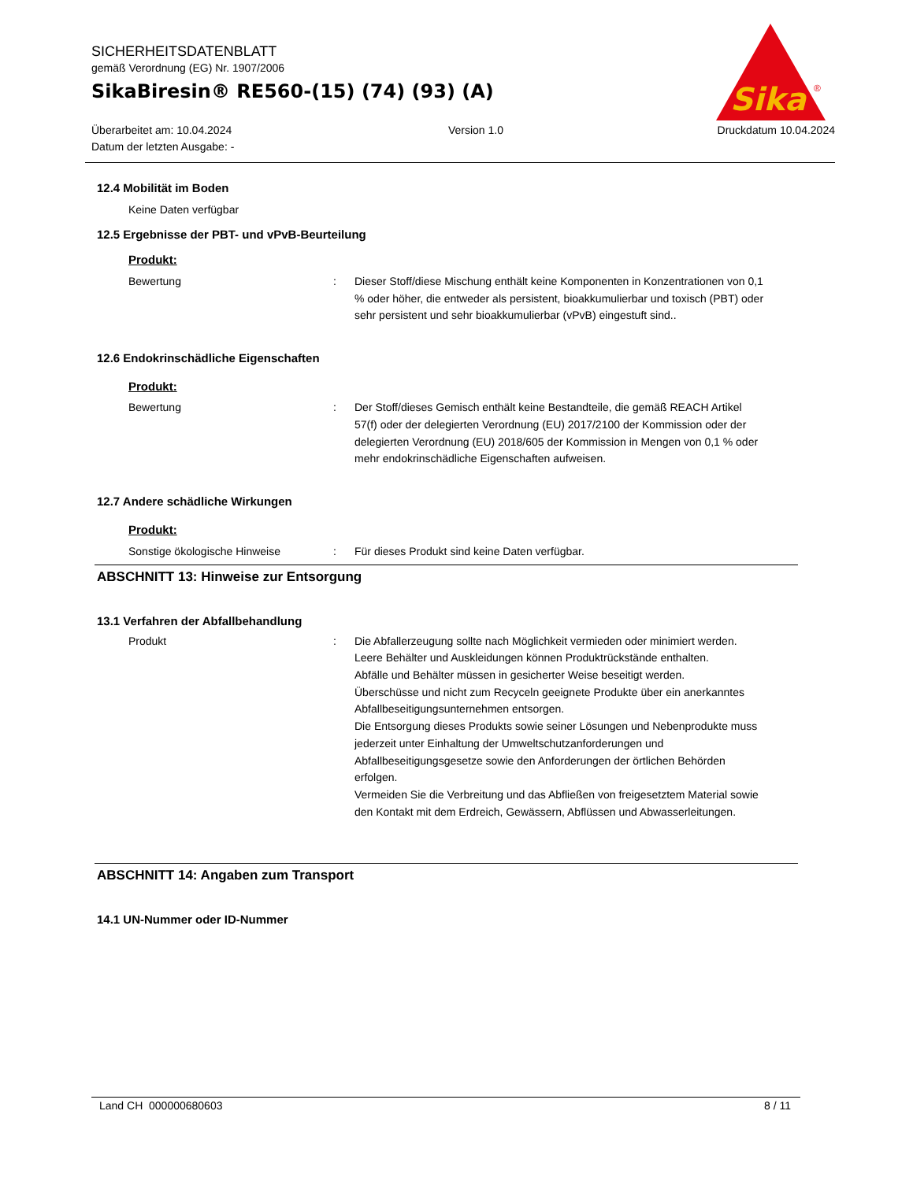SICHERHEITSDATENBLATT
gemäß Verordnung (EG) Nr. 1907/2006
SikaBiresin® RE560-(15) (74) (93) (A)
Überarbeitet am: 10.04.2024
Datum der letzten Ausgabe: -
Version 1.0 Druckdatum 10.04.2024
Sika
®
12.4 Mobilität im Boden
Keine Daten verfügbar
12.5 Ergebnisse der PBT- und vPvB-Beurteilung
Produkt:
Bewertung : Dieser Stoff/diese Mischung enthält keine Komponenten in Konzentrationen von 0,1 % oder höher, die entweder als persistent, bioakkumulierbar und toxisch (PBT) oder sehr persistent und sehr bioakkumulierbar (vPvB) eingestuft sind..
12.6 Endokrinschädliche Eigenschaften
Produkt:
Bewertung : Der Stoff/dieses Gemisch enthält keine Bestandteile, die gemäß REACH Artikel 57(f) oder der delegierten Verordnung (EU) 2017/2100 der Kommission oder der delegierten Verordnung (EU) 2018/605 der Kommission in Mengen von 0,1 % oder mehr endokrinschädliche Eigenschaften aufweisen.
12.7 Andere schädliche Wirkungen
Produkt:
Sonstige ökologische Hinweise : Für dieses Produkt sind keine Daten verfügbar.
ABSCHNITT 13: Hinweise zur Entsorgung
13.1 Verfahren der Abfallbehandlung
Produkt : Die Abfallerzeugung sollte nach Möglichkeit vermieden oder minimiert werden.
Leere Behälter und Auskleidungen können Produktrückstände enthalten.
Abfälle und Behälter müssen in gesicherter Weise beseitigt werden.
Überschüsse und nicht zum Recyceln geeignete Produkte über ein anerkanntes Abfallbeseitigungsunternehmen entsorgen.
Die Entsorgung dieses Produkts sowie seiner Lösungen und Nebenprodukte muss jederzeit unter Einhaltung der Umweltschutzanforderungen und Abfallbeseitigungsgesetze sowie den Anforderungen der örtlichen Behörden erfolgen.
Vermeiden Sie die Verbreitung und das Abfließen von freigesetztem Material sowie den Kontakt mit dem Erdreich, Gewässern, Abflüssen und Abwasserleitungen.
ABSCHNITT 14: Angaben zum Transport
14.1 UN-Nummer oder ID-Nummer
Land CH 000000680603 8 / 11